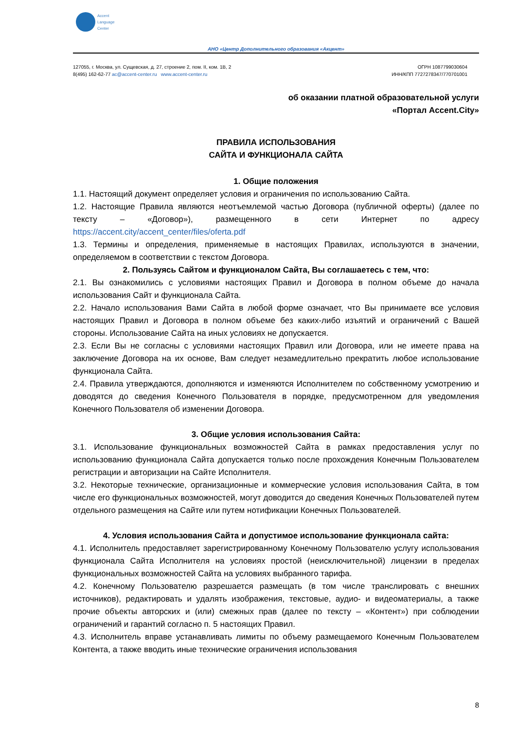Accent
Language
Center
АНО «Центр Дополнительного образования «Акцент»
127055, г. Москва, ул. Сущевская, д. 27, строение 2, пом. II, ком. 1В, 2
8(495) 162-62-77 ac@accent-center.ru www.accent-center.ru
ОГРН 1087799030604
ИНН/КПП 7727278347/770701001
об оказании платной образовательной услуги
«Портал Accent.City»
ПРАВИЛА ИСПОЛЬЗОВАНИЯ
САЙТА И ФУНКЦИОНАЛА САЙТА
1. Общие положения
1.1. Настоящий документ определяет условия и ограничения по использованию Сайта.
1.2. Настоящие Правила являются неотъемлемой частью Договора (публичной оферты) (далее по тексту – «Договор»), размещенного в сети Интернет по адресу https://accent.city/accent_center/files/oferta.pdf
1.3. Термины и определения, применяемые в настоящих Правилах, используются в значении, определяемом в соответствии с текстом Договора.
2. Пользуясь Сайтом и функционалом Сайта, Вы соглашаетесь с тем, что:
2.1. Вы ознакомились с условиями настоящих Правил и Договора в полном объеме до начала использования Сайт и функционала Сайта.
2.2. Начало использования Вами Сайта в любой форме означает, что Вы принимаете все условия настоящих Правил и Договора в полном объеме без каких-либо изъятий и ограничений с Вашей стороны. Использование Сайта на иных условиях не допускается.
2.3. Если Вы не согласны с условиями настоящих Правил или Договора, или не имеете права на заключение Договора на их основе, Вам следует незамедлительно прекратить любое использование функционала Сайта.
2.4. Правила утверждаются, дополняются и изменяются Исполнителем по собственному усмотрению и доводятся до сведения Конечного Пользователя в порядке, предусмотренном для уведомления Конечного Пользователя об изменении Договора.
3. Общие условия использования Сайта:
3.1. Использование функциональных возможностей Сайта в рамках предоставления услуг по использованию функционала Сайта допускается только после прохождения Конечным Пользователем регистрации и авторизации на Сайте Исполнителя.
3.2. Некоторые технические, организационные и коммерческие условия использования Сайта, в том числе его функциональных возможностей, могут доводится до сведения Конечных Пользователей путем отдельного размещения на Сайте или путем нотификации Конечных Пользователей.
4. Условия использования Сайта и допустимое использование функционала сайта:
4.1. Исполнитель предоставляет зарегистрированному Конечному Пользователю услугу использования функционала Сайта Исполнителя на условиях простой (неисключительной) лицензии в пределах функциональных возможностей Сайта на условиях выбранного тарифа.
4.2. Конечному Пользователю разрешается размещать (в том числе транслировать с внешних источников), редактировать и удалять изображения, текстовые, аудио- и видеоматериалы, а также прочие объекты авторских и (или) смежных прав (далее по тексту – «Контент») при соблюдении ограничений и гарантий согласно п. 5 настоящих Правил.
4.3. Исполнитель вправе устанавливать лимиты по объему размещаемого Конечным Пользователем Контента, а также вводить иные технические ограничения использования
8